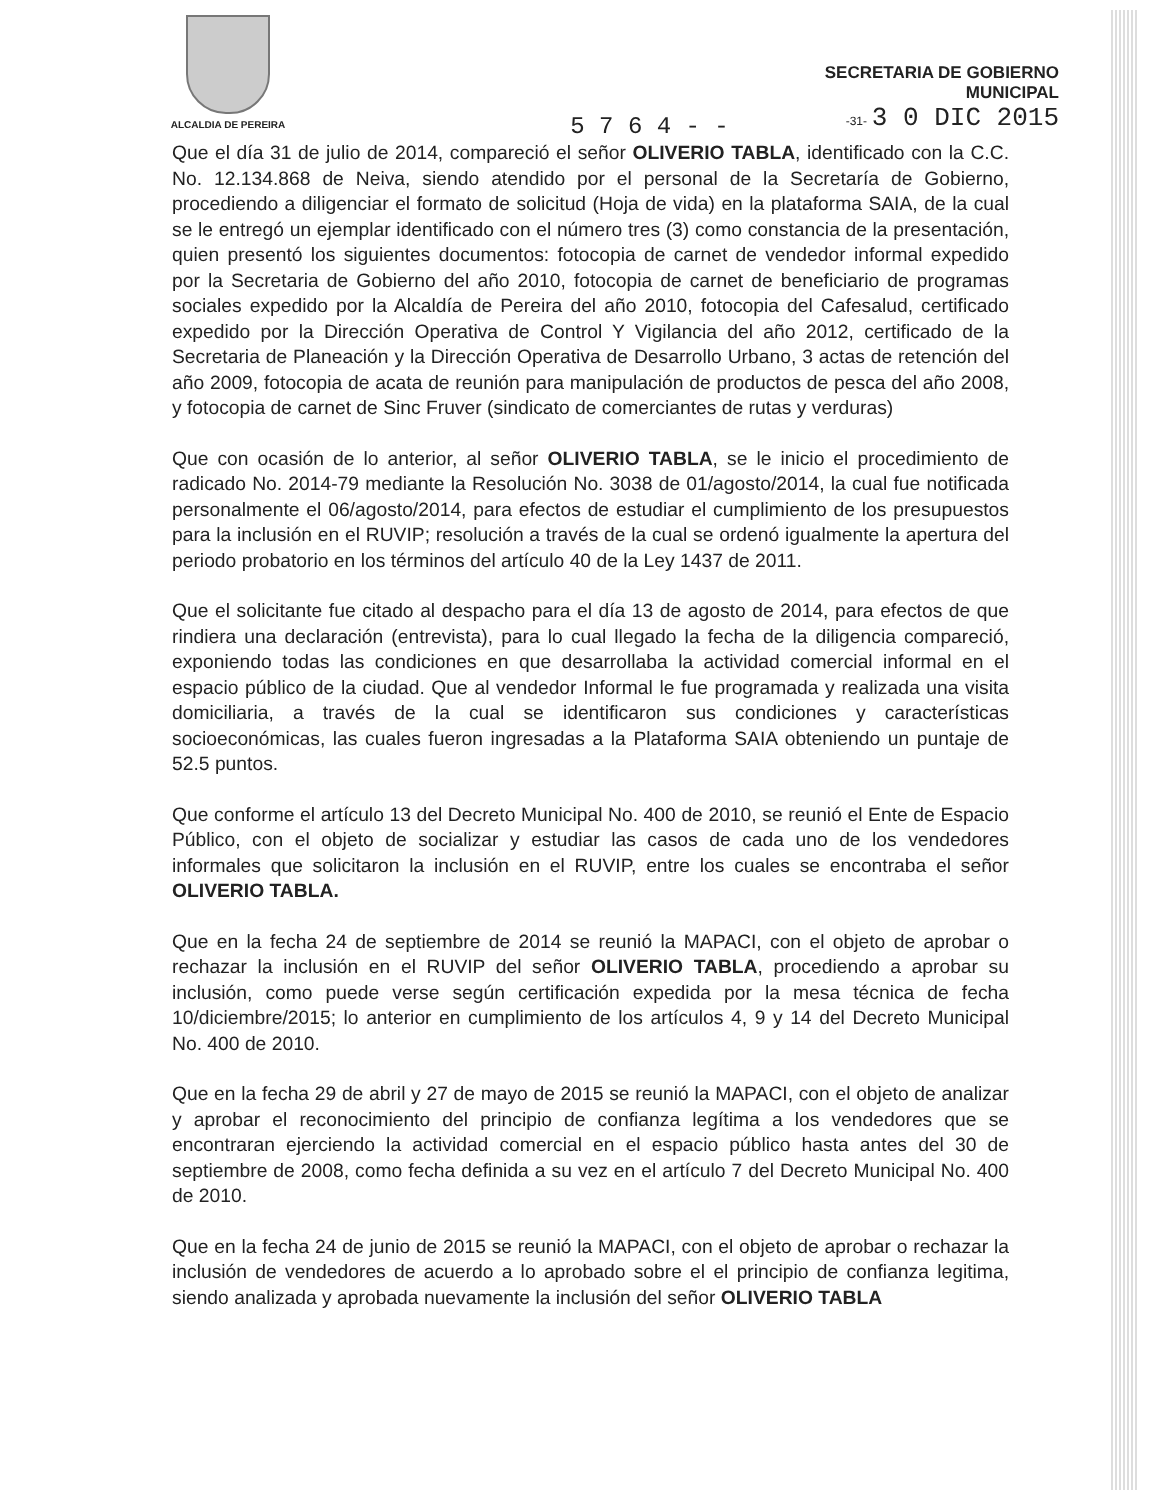ALCALDIA DE PEREIRA
SECRETARIA DE GOBIERNO
MUNICIPAL
-31- 3 0 DIC 2015
5 7 6 4 - -
Que el día 31 de julio de 2014, compareció el señor OLIVERIO TABLA, identificado con la C.C. No. 12.134.868 de Neiva, siendo atendido por el personal de la Secretaría de Gobierno, procediendo a diligenciar el formato de solicitud (Hoja de vida) en la plataforma SAIA, de la cual se le entregó un ejemplar identificado con el número tres (3) como constancia de la presentación, quien presentó los siguientes documentos: fotocopia de carnet de vendedor informal expedido por la Secretaria de Gobierno del año 2010, fotocopia de carnet de beneficiario de programas sociales expedido por la Alcaldía de Pereira del año 2010, fotocopia del Cafesalud, certificado expedido por la Dirección Operativa de Control Y Vigilancia del año 2012, certificado de la Secretaria de Planeación y la Dirección Operativa de Desarrollo Urbano, 3 actas de retención del año 2009, fotocopia de acata de reunión para manipulación de productos de pesca del año 2008, y fotocopia de carnet de Sinc Fruver (sindicato de comerciantes de rutas y verduras)
Que con ocasión de lo anterior, al señor OLIVERIO TABLA, se le inicio el procedimiento de radicado No. 2014-79 mediante la Resolución No. 3038 de 01/agosto/2014, la cual fue notificada personalmente el 06/agosto/2014, para efectos de estudiar el cumplimiento de los presupuestos para la inclusión en el RUVIP; resolución a través de la cual se ordenó igualmente la apertura del periodo probatorio en los términos del artículo 40 de la Ley 1437 de 2011.
Que el solicitante fue citado al despacho para el día 13 de agosto de 2014, para efectos de que rindiera una declaración (entrevista), para lo cual llegado la fecha de la diligencia compareció, exponiendo todas las condiciones en que desarrollaba la actividad comercial informal en el espacio público de la ciudad. Que al vendedor Informal le fue programada y realizada una visita domiciliaria, a través de la cual se identificaron sus condiciones y características socioeconómicas, las cuales fueron ingresadas a la Plataforma SAIA obteniendo un puntaje de 52.5 puntos.
Que conforme el artículo 13 del Decreto Municipal No. 400 de 2010, se reunió el Ente de Espacio Público, con el objeto de socializar y estudiar las casos de cada uno de los vendedores informales que solicitaron la inclusión en el RUVIP, entre los cuales se encontraba el señor OLIVERIO TABLA.
Que en la fecha 24 de septiembre de 2014 se reunió la MAPACI, con el objeto de aprobar o rechazar la inclusión en el RUVIP del señor OLIVERIO TABLA, procediendo a aprobar su inclusión, como puede verse según certificación expedida por la mesa técnica de fecha 10/diciembre/2015; lo anterior en cumplimiento de los artículos 4, 9 y 14 del Decreto Municipal No. 400 de 2010.
Que en la fecha 29 de abril y 27 de mayo de 2015 se reunió la MAPACI, con el objeto de analizar y aprobar el reconocimiento del principio de confianza legítima a los vendedores que se encontraran ejerciendo la actividad comercial en el espacio público hasta antes del 30 de septiembre de 2008, como fecha definida a su vez en el artículo 7 del Decreto Municipal No. 400 de 2010.
Que en la fecha 24 de junio de 2015 se reunió la MAPACI, con el objeto de aprobar o rechazar la inclusión de vendedores de acuerdo a lo aprobado sobre el el principio de confianza legitima, siendo analizada y aprobada nuevamente la inclusión del señor OLIVERIO TABLA